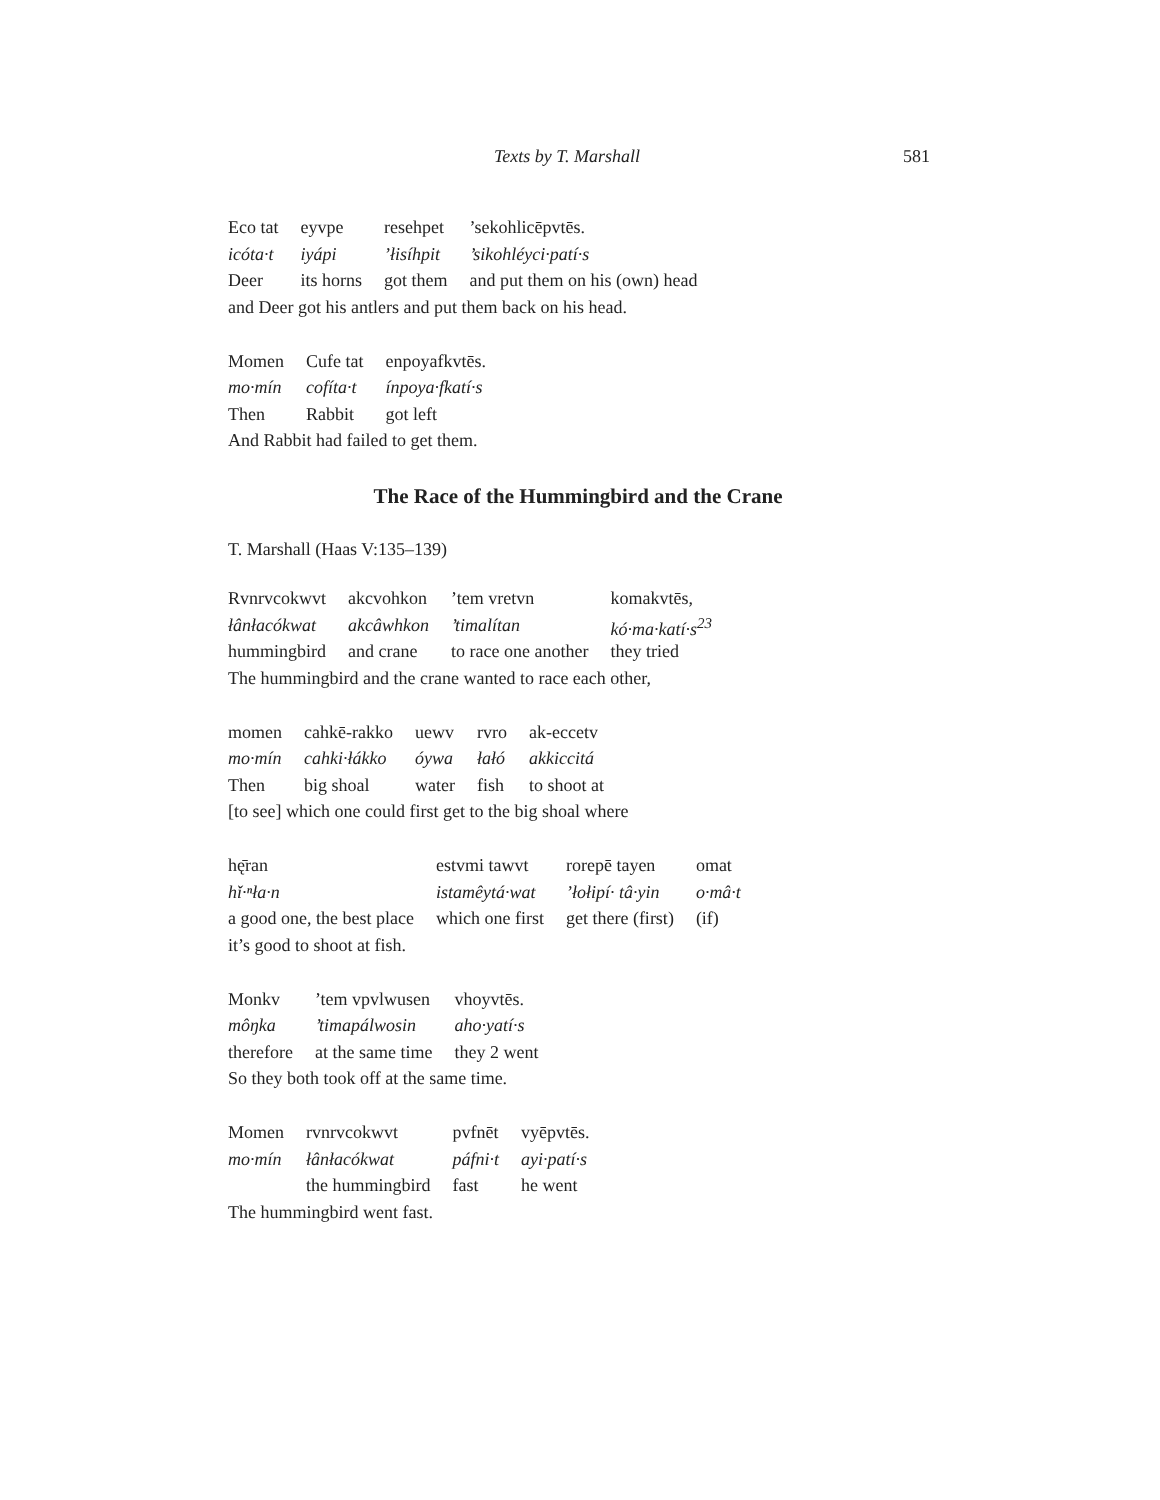Texts by T. Marshall 581
| Eco tat | eyvpe | resehpet | ’sekohlicēpvtēs. |
| icóta·t | iyápi | ’łisíhpit | ’sikohléyci·patí·s |
| Deer | its horns | got them | and put them on his (own) head |
and Deer got his antlers and put them back on his head.
| Momen | Cufe tat | enpoyafkvtēs. |
| mo·mín | cofíta·t | ínpoya·fkatí·s |
| Then | Rabbit | got left |
And Rabbit had failed to get them.
The Race of the Hummingbird and the Crane
T. Marshall (Haas V:135–139)
| Rvnrvcokwvt | akcvohkon | ’tem vretvn | komakvtēs, |
| łânłacókwat | akcâwhkon | ’timalítan | kó·ma·katí·s<sup>23</sup> |
| hummingbird | and crane | to race one another | they tried |
The hummingbird and the crane wanted to race each other,
| momen | cahkē-rakko | uewv | rvro | ak-eccetv |
| mo·mín | cahki·łákko | óywa | łałó | akkiccitá |
| Then | big shoal | water | fish | to shoot at |
[to see] which one could first get to the big shoal where
| hę̄ran | estvmi tawvt | rorepē tayen | omat |
| hǐ·ⁿła·n | istamêytá·wat | ’łołipí· tâ·yin | o·mâ·t |
| a good one, the best place | which one first | get there (first) | (if) |
it’s good to shoot at fish.
| Monkv | ’tem vpvlwusen | vhoyvtēs. |
| môŋka | ’timapálwosin | aho·yatí·s |
| therefore | at the same time | they 2 went |
So they both took off at the same time.
| Momen | rvnrvcokwvt | pvfnēt | vyēpvtēs. |
| mo·mín | łânłacókwat | páfni·t | ayi·patí·s |
| | the hummingbird | fast | he went |
The hummingbird went fast.